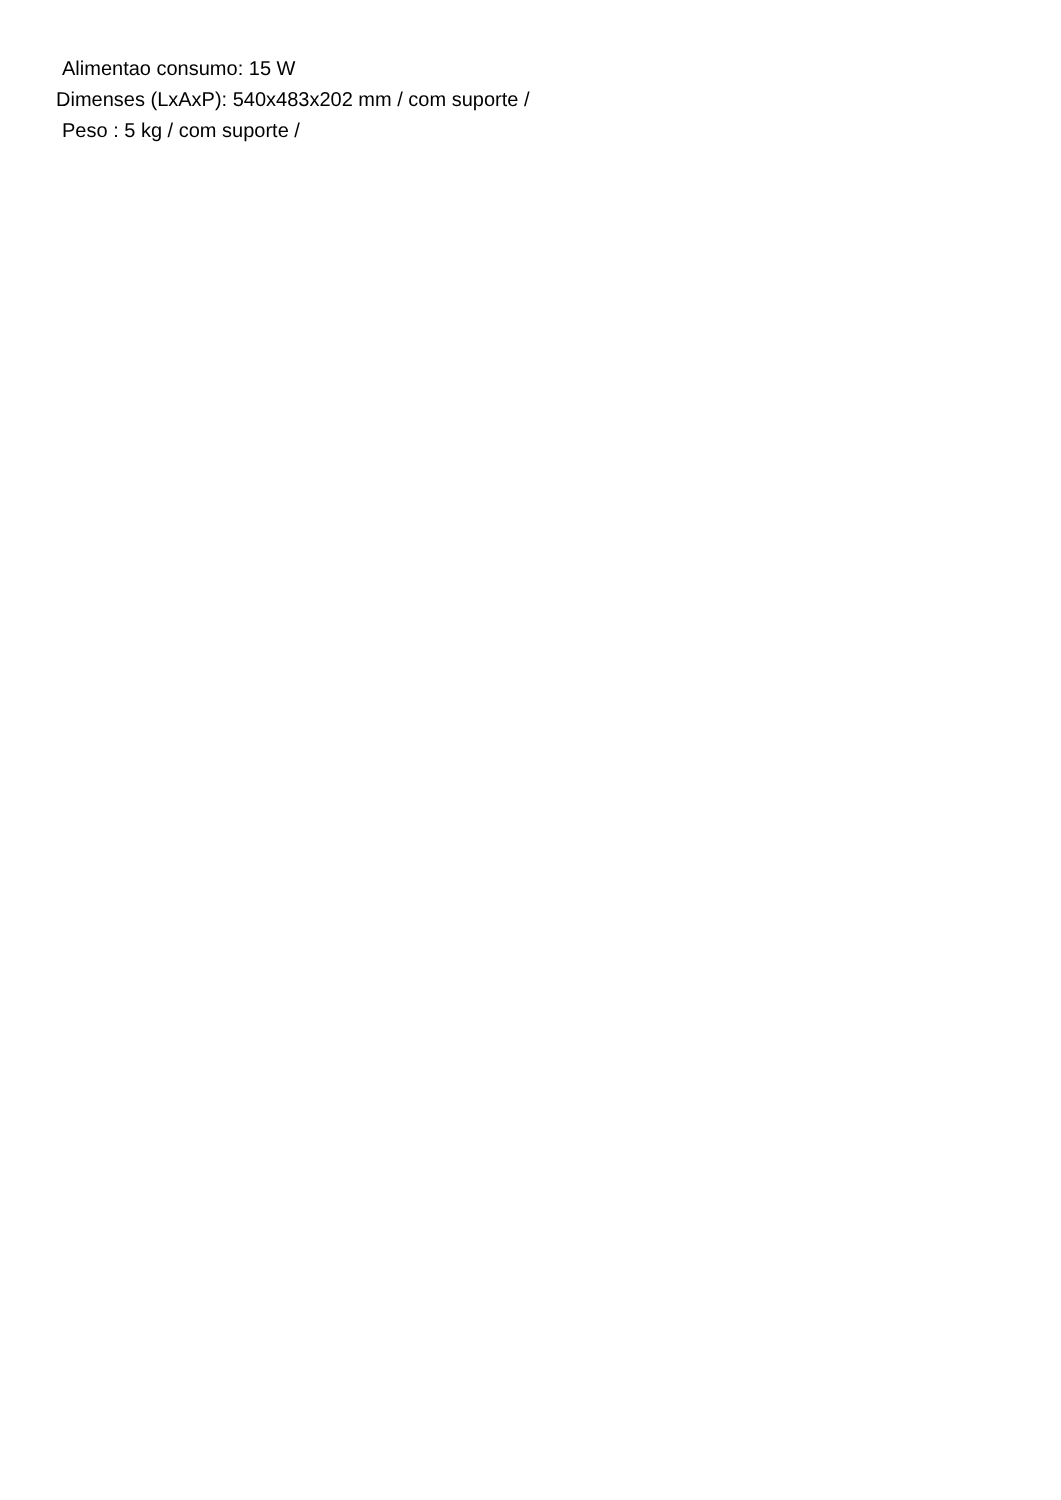Alimentao consumo: 15 W
Dimenses (LxAxP): 540x483x202 mm / com suporte /
Peso : 5 kg / com suporte /